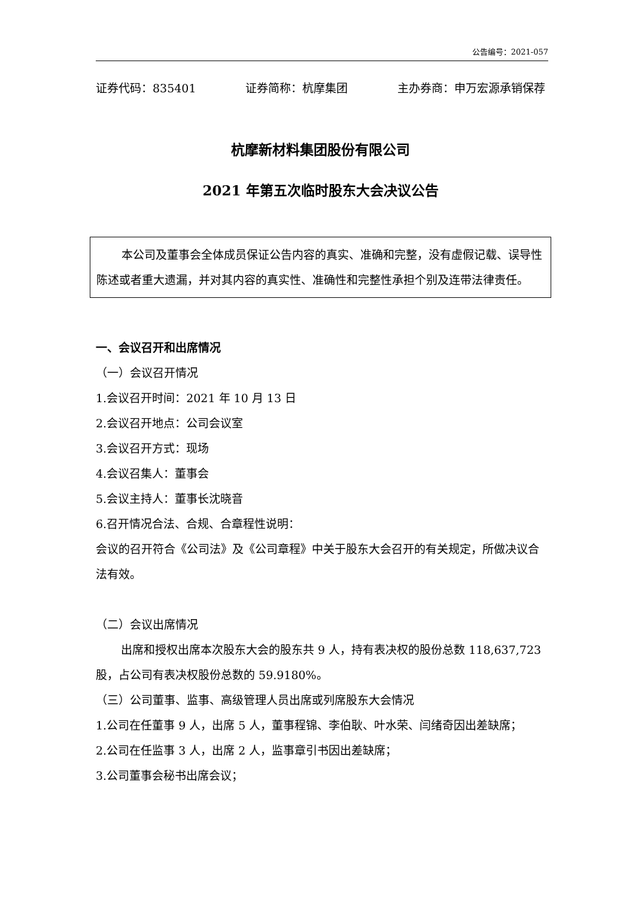公告编号：2021-057
证券代码：835401 证券简称：杭摩集团 主办券商：申万宏源承销保荐
杭摩新材料集团股份有限公司
2021 年第五次临时股东大会决议公告
本公司及董事会全体成员保证公告内容的真实、准确和完整，没有虚假记载、误导性陈述或者重大遗漏，并对其内容的真实性、准确性和完整性承担个别及连带法律责任。
一、会议召开和出席情况
（一）会议召开情况
1.会议召开时间：2021 年 10 月 13 日
2.会议召开地点：公司会议室
3.会议召开方式：现场
4.会议召集人：董事会
5.会议主持人：董事长沈晓音
6.召开情况合法、合规、合章程性说明：
会议的召开符合《公司法》及《公司章程》中关于股东大会召开的有关规定，所做决议合法有效。
（二）会议出席情况
出席和授权出席本次股东大会的股东共 9 人，持有表决权的股份总数 118,637,723 股，占公司有表决权股份总数的 59.9180%。
（三）公司董事、监事、高级管理人员出席或列席股东大会情况
1.公司在任董事 9 人，出席 5 人，董事程锦、李伯耿、叶水荣、闫绪奇因出差缺席；
2.公司在任监事 3 人，出席 2 人，监事章引书因出差缺席；
3.公司董事会秘书出席会议；